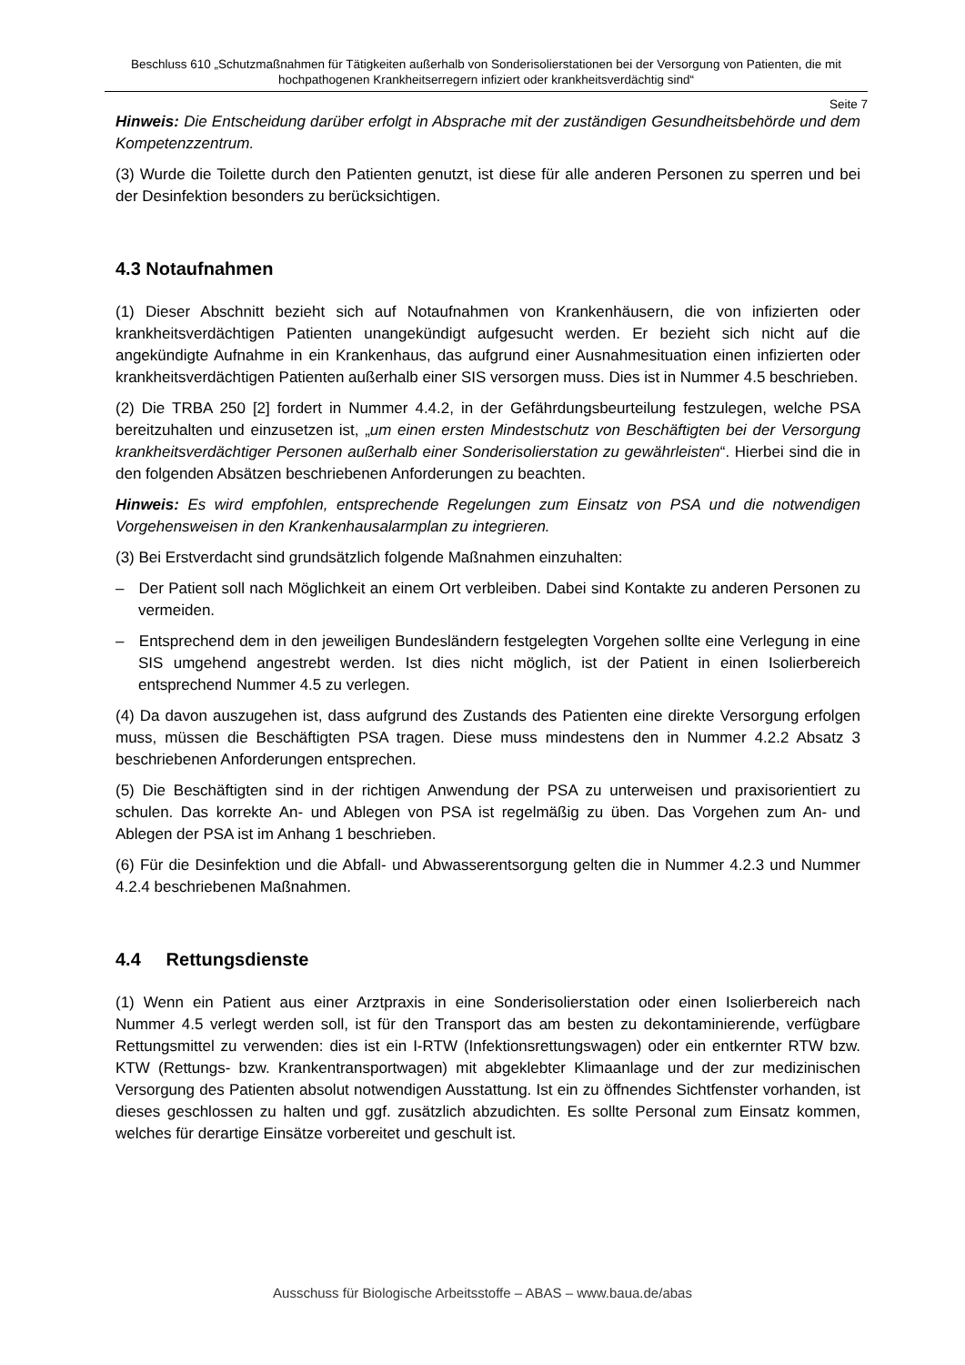Beschluss 610 „Schutzmaßnahmen für Tätigkeiten außerhalb von Sonderisolierstationen bei der Versorgung von Patienten, die mit hochpathogenen Krankheitserregern infiziert oder krankheitsverdächtig sind“
Seite 7
Hinweis: Die Entscheidung darüber erfolgt in Absprache mit der zuständigen Gesundheitsbehörde und dem Kompetenzzentrum.
(3) Wurde die Toilette durch den Patienten genutzt, ist diese für alle anderen Personen zu sperren und bei der Desinfektion besonders zu berücksichtigen.
4.3 Notaufnahmen
(1) Dieser Abschnitt bezieht sich auf Notaufnahmen von Krankenhäusern, die von infizierten oder krankheitsverdächtigen Patienten unangekündigt aufgesucht werden. Er bezieht sich nicht auf die angekündigte Aufnahme in ein Krankenhaus, das aufgrund einer Ausnahmesituation einen infizierten oder krankheitsverdächtigen Patienten außerhalb einer SIS versorgen muss. Dies ist in Nummer 4.5 beschrieben.
(2) Die TRBA 250 [2] fordert in Nummer 4.4.2, in der Gefährdungsbeurteilung festzulegen, welche PSA bereitzuhalten und einzusetzen ist, „um einen ersten Mindestschutz von Beschäftigten bei der Versorgung krankheitsverdächtiger Personen außerhalb einer Sonderisolierstation zu gewährleisten“. Hierbei sind die in den folgenden Absätzen beschriebenen Anforderungen zu beachten.
Hinweis: Es wird empfohlen, entsprechende Regelungen zum Einsatz von PSA und die notwendigen Vorgehensweisen in den Krankenhausalarmplan zu integrieren.
(3) Bei Erstverdacht sind grundsätzlich folgende Maßnahmen einzuhalten:
– Der Patient soll nach Möglichkeit an einem Ort verbleiben. Dabei sind Kontakte zu anderen Personen zu vermeiden.
– Entsprechend dem in den jeweiligen Bundesländern festgelegten Vorgehen sollte eine Verlegung in eine SIS umgehend angestrebt werden. Ist dies nicht möglich, ist der Patient in einen Isolierbereich entsprechend Nummer 4.5 zu verlegen.
(4) Da davon auszugehen ist, dass aufgrund des Zustands des Patienten eine direkte Versorgung erfolgen muss, müssen die Beschäftigten PSA tragen. Diese muss mindestens den in Nummer 4.2.2 Absatz 3 beschriebenen Anforderungen entsprechen.
(5) Die Beschäftigten sind in der richtigen Anwendung der PSA zu unterweisen und praxisorientiert zu schulen. Das korrekte An- und Ablegen von PSA ist regelmäßig zu üben. Das Vorgehen zum An- und Ablegen der PSA ist im Anhang 1 beschrieben.
(6) Für die Desinfektion und die Abfall- und Abwasserentsorgung gelten die in Nummer 4.2.3 und Nummer 4.2.4 beschriebenen Maßnahmen.
4.4 Rettungsdienste
(1) Wenn ein Patient aus einer Arztpraxis in eine Sonderisolierstation oder einen Isolierbereich nach Nummer 4.5 verlegt werden soll, ist für den Transport das am besten zu dekontaminierende, verfügbare Rettungsmittel zu verwenden: dies ist ein I-RTW (Infektionsrettungswagen) oder ein entkernter RTW bzw. KTW (Rettungs- bzw. Krankentransportwagen) mit abgeklebter Klimaanlage und der zur medizinischen Versorgung des Patienten absolut notwendigen Ausstattung. Ist ein zu öffnendes Sichtfenster vorhanden, ist dieses geschlossen zu halten und ggf. zusätzlich abzudichten. Es sollte Personal zum Einsatz kommen, welches für derartige Einsätze vorbereitet und geschult ist.
Ausschuss für Biologische Arbeitsstoffe – ABAS – www.baua.de/abas